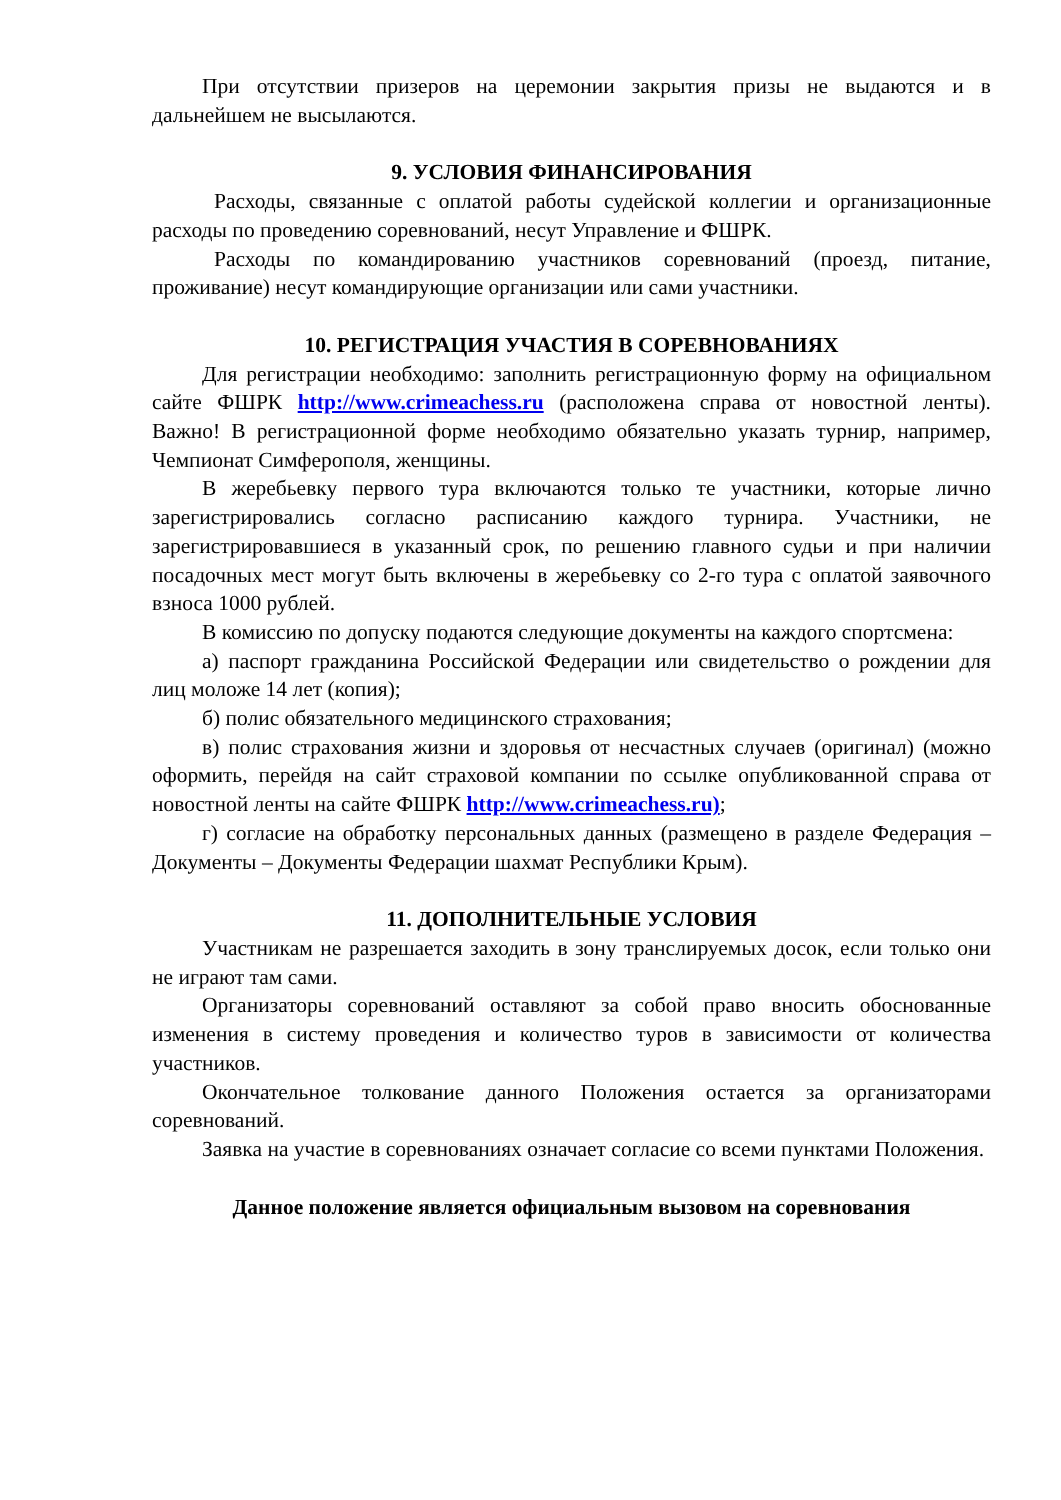При отсутствии призеров на церемонии закрытия призы не выдаются и в дальнейшем не высылаются.
9. УСЛОВИЯ ФИНАНСИРОВАНИЯ
Расходы, связанные с оплатой работы судейской коллегии и организационные расходы по проведению соревнований, несут Управление и ФШРК.
Расходы по командированию участников соревнований (проезд, питание, проживание) несут командирующие организации или сами участники.
10. РЕГИСТРАЦИЯ УЧАСТИЯ В СОРЕВНОВАНИЯХ
Для регистрации необходимо: заполнить регистрационную форму на официальном сайте ФШРК http://www.crimeachess.ru (расположена справа от новостной ленты). Важно! В регистрационной форме необходимо обязательно указать турнир, например, Чемпионат Симферополя, женщины.
В жеребьевку первого тура включаются только те участники, которые лично зарегистрировались согласно расписанию каждого турнира. Участники, не зарегистрировавшиеся в указанный срок, по решению главного судьи и при наличии посадочных мест могут быть включены в жеребьевку со 2-го тура с оплатой заявочного взноса 1000 рублей.
В комиссию по допуску подаются следующие документы на каждого спортсмена:
а) паспорт гражданина Российской Федерации или свидетельство о рождении для лиц моложе 14 лет (копия);
б) полис обязательного медицинского страхования;
в) полис страхования жизни и здоровья от несчастных случаев (оригинал) (можно оформить, перейдя на сайт страховой компании по ссылке опубликованной справа от новостной ленты на сайте ФШРК http://www.crimeachess.ru);
г) согласие на обработку персональных данных (размещено в разделе Федерация – Документы – Документы Федерации шахмат Республики Крым).
11. ДОПОЛНИТЕЛЬНЫЕ УСЛОВИЯ
Участникам не разрешается заходить в зону транслируемых досок, если только они не играют там сами.
Организаторы соревнований оставляют за собой право вносить обоснованные изменения в систему проведения и количество туров в зависимости от количества участников.
Окончательное толкование данного Положения остается за организаторами соревнований.
Заявка на участие в соревнованиях означает согласие со всеми пунктами Положения.
Данное положение является официальным вызовом на соревнования